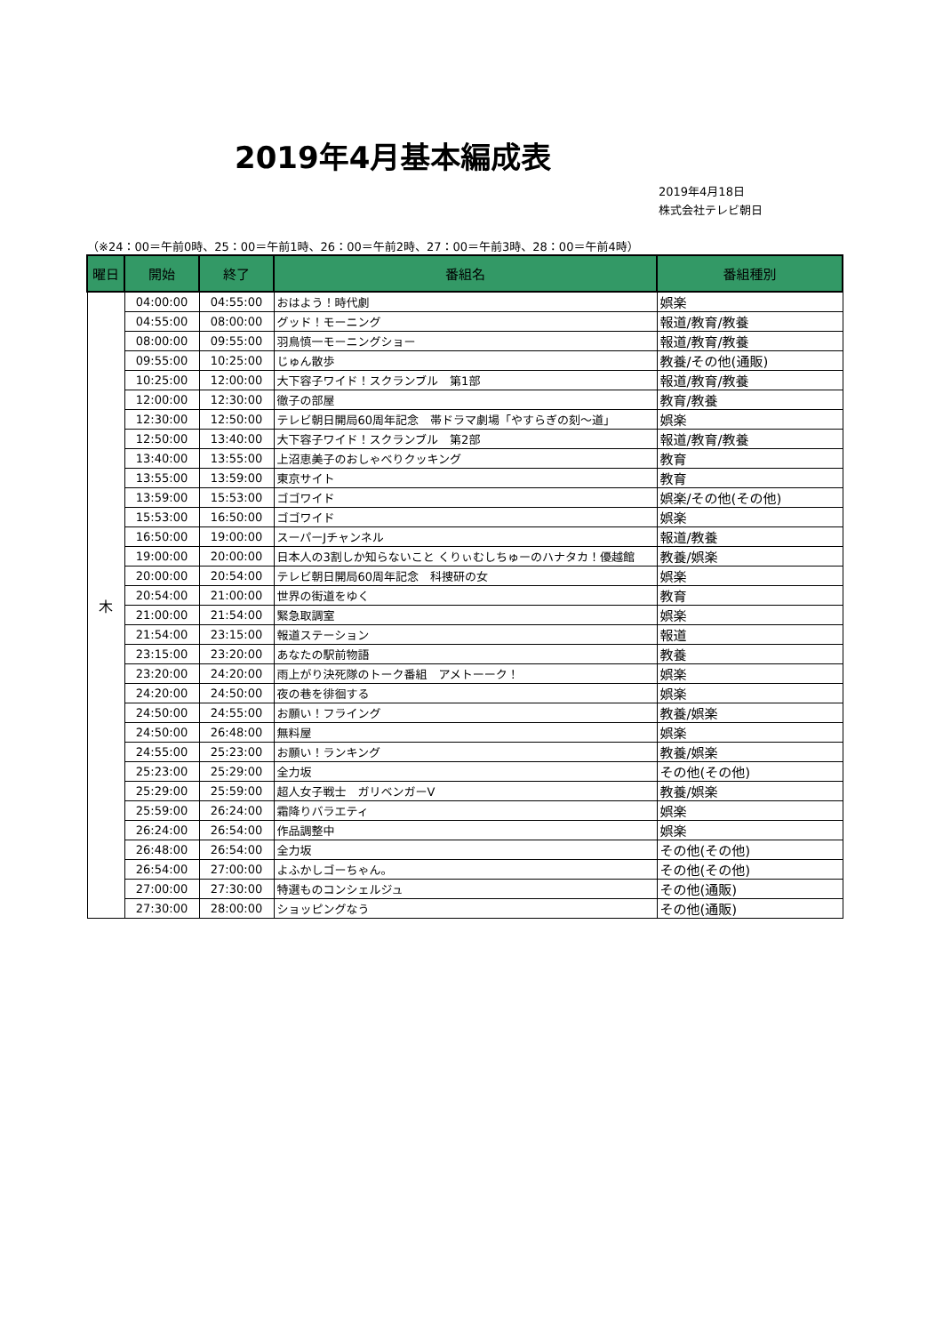2019年4月基本編成表
2019年4月18日
株式会社テレビ朝日
（※24：00＝午前0時、25：00＝午前1時、26：00＝午前2時、27：00＝午前3時、28：00＝午前4時）
| 曜日 | 開始 | 終了 | 番組名 | 番組種別 |
| --- | --- | --- | --- | --- |
| 木 | 04:00:00 | 04:55:00 | おはよう！時代劇 | 娯楽 |
| | 04:55:00 | 08:00:00 | グッド！モーニング | 報道/教育/教養 |
| | 08:00:00 | 09:55:00 | 羽鳥慎一モーニングショー | 報道/教育/教養 |
| | 09:55:00 | 10:25:00 | じゅん散歩 | 教養/その他(通販) |
| | 10:25:00 | 12:00:00 | 大下容子ワイド！スクランブル 第1部 | 報道/教育/教養 |
| | 12:00:00 | 12:30:00 | 徹子の部屋 | 教育/教養 |
| | 12:30:00 | 12:50:00 | テレビ朝日開局60周年記念 帯ドラマ劇場「やすらぎの刻～道」 | 娯楽 |
| | 12:50:00 | 13:40:00 | 大下容子ワイド！スクランブル 第2部 | 報道/教育/教養 |
| | 13:40:00 | 13:55:00 | 上沼恵美子のおしゃべりクッキング | 教育 |
| | 13:55:00 | 13:59:00 | 東京サイト | 教育 |
| | 13:59:00 | 15:53:00 | ゴゴワイド | 娯楽/その他(その他) |
| | 15:53:00 | 16:50:00 | ゴゴワイド | 娯楽 |
| | 16:50:00 | 19:00:00 | スーパーJチャンネル | 報道/教養 |
| | 19:00:00 | 20:00:00 | 日本人の3割しか知らないこと くりぃむしちゅーのハナタカ！優越館 | 教養/娯楽 |
| | 20:00:00 | 20:54:00 | テレビ朝日開局60周年記念 科捜研の女 | 娯楽 |
| | 20:54:00 | 21:00:00 | 世界の街道をゆく | 教育 |
| | 21:00:00 | 21:54:00 | 緊急取調室 | 娯楽 |
| | 21:54:00 | 23:15:00 | 報道ステーション | 報道 |
| | 23:15:00 | 23:20:00 | あなたの駅前物語 | 教養 |
| | 23:20:00 | 24:20:00 | 雨上がり決死隊のトーク番組 アメトーーク！ | 娯楽 |
| | 24:20:00 | 24:50:00 | 夜の巷を徘徊する | 娯楽 |
| | 24:50:00 | 24:55:00 | お願い！フライング | 教養/娯楽 |
| | 24:50:00 | 26:48:00 | 無料屋 | 娯楽 |
| | 24:55:00 | 25:23:00 | お願い！ランキング | 教養/娯楽 |
| | 25:23:00 | 25:29:00 | 全力坂 | その他(その他) |
| | 25:29:00 | 25:59:00 | 超人女子戦士 ガリベンガーV | 教養/娯楽 |
| | 25:59:00 | 26:24:00 | 霜降りバラエティ | 娯楽 |
| | 26:24:00 | 26:54:00 | 作品調整中 | 娯楽 |
| | 26:48:00 | 26:54:00 | 全力坂 | その他(その他) |
| | 26:54:00 | 27:00:00 | よふかしゴーちゃん。 | その他(その他) |
| | 27:00:00 | 27:30:00 | 特選ものコンシェルジュ | その他(通販) |
| | 27:30:00 | 28:00:00 | ショッピングなう | その他(通販) |